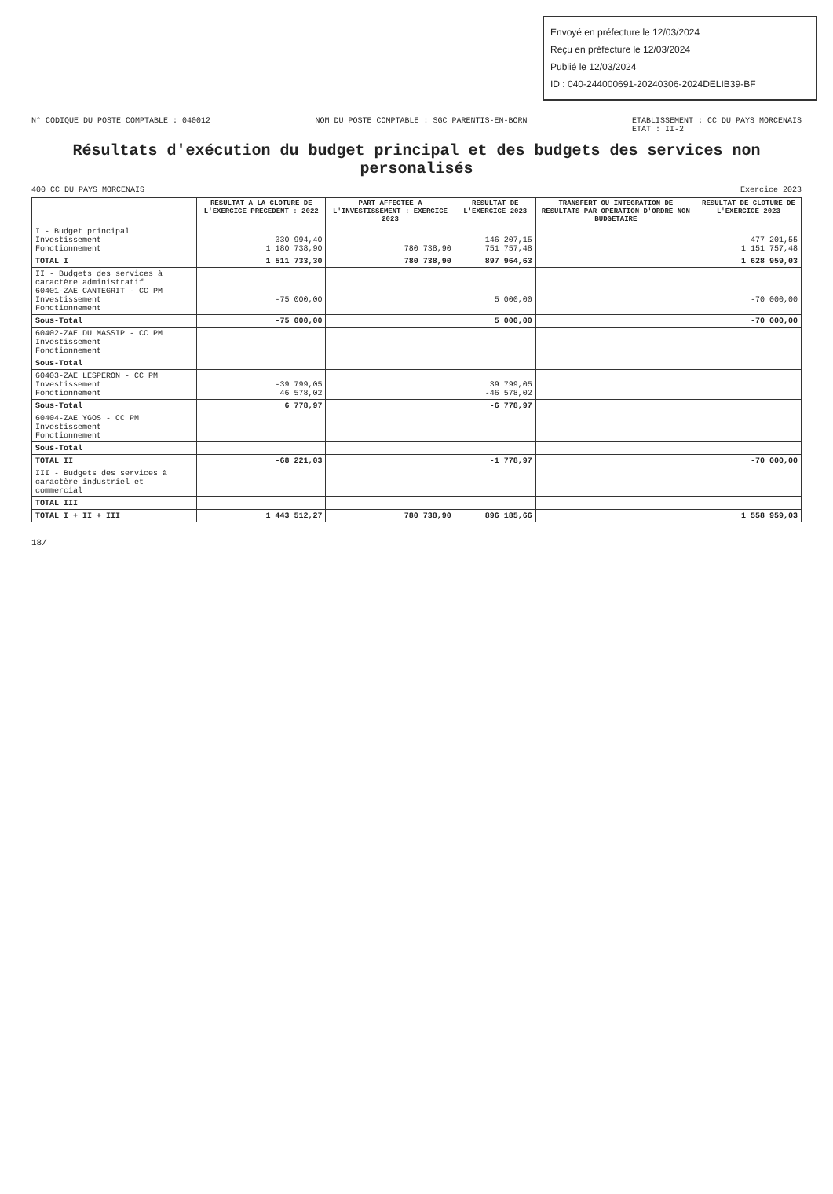Envoyé en préfecture le 12/03/2024
Reçu en préfecture le 12/03/2024
Publié le 12/03/2024
ID : 040-244000691-20240306-2024DELIB39-BF
N° CODIQUE DU POSTE COMPTABLE : 040012 NOM DU POSTE COMPTABLE : SGC PARENTIS-EN-BORN ETABLISSEMENT : CC DU PAYS MORCENAIS
ETAT : II-2
Résultats d'exécution du budget principal et des budgets des services non personalisés
400 CC DU PAYS MORCENAIS Exercice 2023
| | RESULTAT A LA CLOTURE DE L'EXERCICE PRECEDENT : 2022 | PART AFFECTEE A L'INVESTISSEMENT : EXERCICE 2023 | RESULTAT DE L'EXERCICE 2023 | TRANSFERT OU INTEGRATION DE RESULTATS PAR OPERATION D'ORDRE NON BUDGETAIRE | RESULTAT DE CLOTURE DE L'EXERCICE 2023 |
| --- | --- | --- | --- | --- | --- |
| I - Budget principal Investissement Fonctionnement | 330 994,40 1 180 738,90 | 780 738,90 | 146 207,15 751 757,48 | | 477 201,55 1 151 757,48 |
| TOTAL I | 1 511 733,30 | 780 738,90 | 897 964,63 | | 1 628 959,03 |
| II - Budgets des services à caractère administratif 60401-ZAE CANTEGRIT - CC PM Investissement Fonctionnement | -75 000,00 | | 5 000,00 | | -70 000,00 |
| Sous-Total | -75 000,00 | | 5 000,00 | | -70 000,00 |
| 60402-ZAE DU MASSIP - CC PM Investissement Fonctionnement | | | | | |
| Sous-Total | | | | | |
| 60403-ZAE LESPERON - CC PM Investissement Fonctionnement | -39 799,05 46 578,02 | | 39 799,05 -46 578,02 | | |
| Sous-Total | 6 778,97 | | -6 778,97 | | |
| 60404-ZAE YGOS - CC PM Investissement Fonctionnement | | | | | |
| Sous-Total | | | | | |
| TOTAL II | -68 221,03 | | -1 778,97 | | -70 000,00 |
| III - Budgets des services à caractère industriel et commercial | | | | | |
| TOTAL III | | | | | |
| TOTAL I + II + III | 1 443 512,27 | 780 738,90 | 896 185,66 | | 1 558 959,03 |
18/